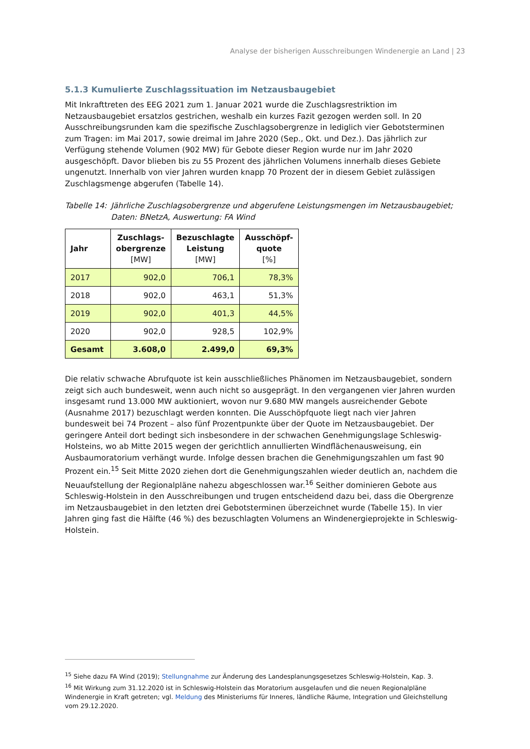Analyse der bisherigen Ausschreibungen Windenergie an Land | 23
5.1.3 Kumulierte Zuschlagssituation im Netzausbaugebiet
Mit Inkrafttreten des EEG 2021 zum 1. Januar 2021 wurde die Zuschlagsrestriktion im Netzausbaugebiet ersatzlos gestrichen, weshalb ein kurzes Fazit gezogen werden soll. In 20 Ausschreibungsrunden kam die spezifische Zuschlagsobergrenze in lediglich vier Gebotsterminen zum Tragen: im Mai 2017, sowie dreimal im Jahre 2020 (Sep., Okt. und Dez.). Das jährlich zur Verfügung stehende Volumen (902 MW) für Gebote dieser Region wurde nur im Jahr 2020 ausgeschöpft. Davor blieben bis zu 55 Prozent des jährlichen Volumens innerhalb dieses Gebiete ungenutzt. Innerhalb von vier Jahren wurden knapp 70 Prozent der in diesem Gebiet zulässigen Zuschlagsmenge abgerufen (Tabelle 14).
Tabelle 14: Jährliche Zuschlagsobergrenze und abgerufene Leistungsmengen im Netzausbaugebiet; Daten: BNetzA, Auswertung: FA Wind
| Jahr | Zuschlags- obergrenze [MW] | Bezuschlagte Leistung [MW] | Ausschöpf- quote [%] |
| --- | --- | --- | --- |
| 2017 | 902,0 | 706,1 | 78,3% |
| 2018 | 902,0 | 463,1 | 51,3% |
| 2019 | 902,0 | 401,3 | 44,5% |
| 2020 | 902,0 | 928,5 | 102,9% |
| Gesamt | 3.608,0 | 2.499,0 | 69,3% |
Die relativ schwache Abrufquote ist kein ausschließliches Phänomen im Netzausbaugebiet, sondern zeigt sich auch bundesweit, wenn auch nicht so ausgeprägt. In den vergangenen vier Jahren wurden insgesamt rund 13.000 MW auktioniert, wovon nur 9.680 MW mangels ausreichender Gebote (Ausnahme 2017) bezuschlagt werden konnten. Die Ausschöpfquote liegt nach vier Jahren bundesweit bei 74 Prozent – also fünf Prozentpunkte über der Quote im Netzausbaugebiet. Der geringere Anteil dort bedingt sich insbesondere in der schwachen Genehmigungslage Schleswig-Holsteins, wo ab Mitte 2015 wegen der gerichtlich annullierten Windflächenausweisung, ein Ausbaumoratorium verhängt wurde. Infolge dessen brachen die Genehmigungszahlen um fast 90 Prozent ein.<sup>15</sup> Seit Mitte 2020 ziehen dort die Genehmigungszahlen wieder deutlich an, nachdem die Neuaufstellung der Regionalpläne nahezu abgeschlossen war.<sup>16</sup> Seither dominieren Gebote aus Schleswig-Holstein in den Ausschreibungen und trugen entscheidend dazu bei, dass die Obergrenze im Netzausbaugebiet in den letzten drei Gebotsterminen überzeichnet wurde (Tabelle 15). In vier Jahren ging fast die Hälfte (46 %) des bezuschlagten Volumens an Windenergieprojekte in Schleswig-Holstein.
<sup>15</sup> Siehe dazu FA Wind (2019); Stellungnahme zur Änderung des Landesplanungsgesetzes Schleswig-Holstein, Kap. 3.
<sup>16</sup> Mit Wirkung zum 31.12.2020 ist in Schleswig-Holstein das Moratorium ausgelaufen und die neuen Regionalpläne Windenergie in Kraft getreten; vgl. Meldung des Ministeriums für Inneres, ländliche Räume, Integration und Gleichstellung vom 29.12.2020.